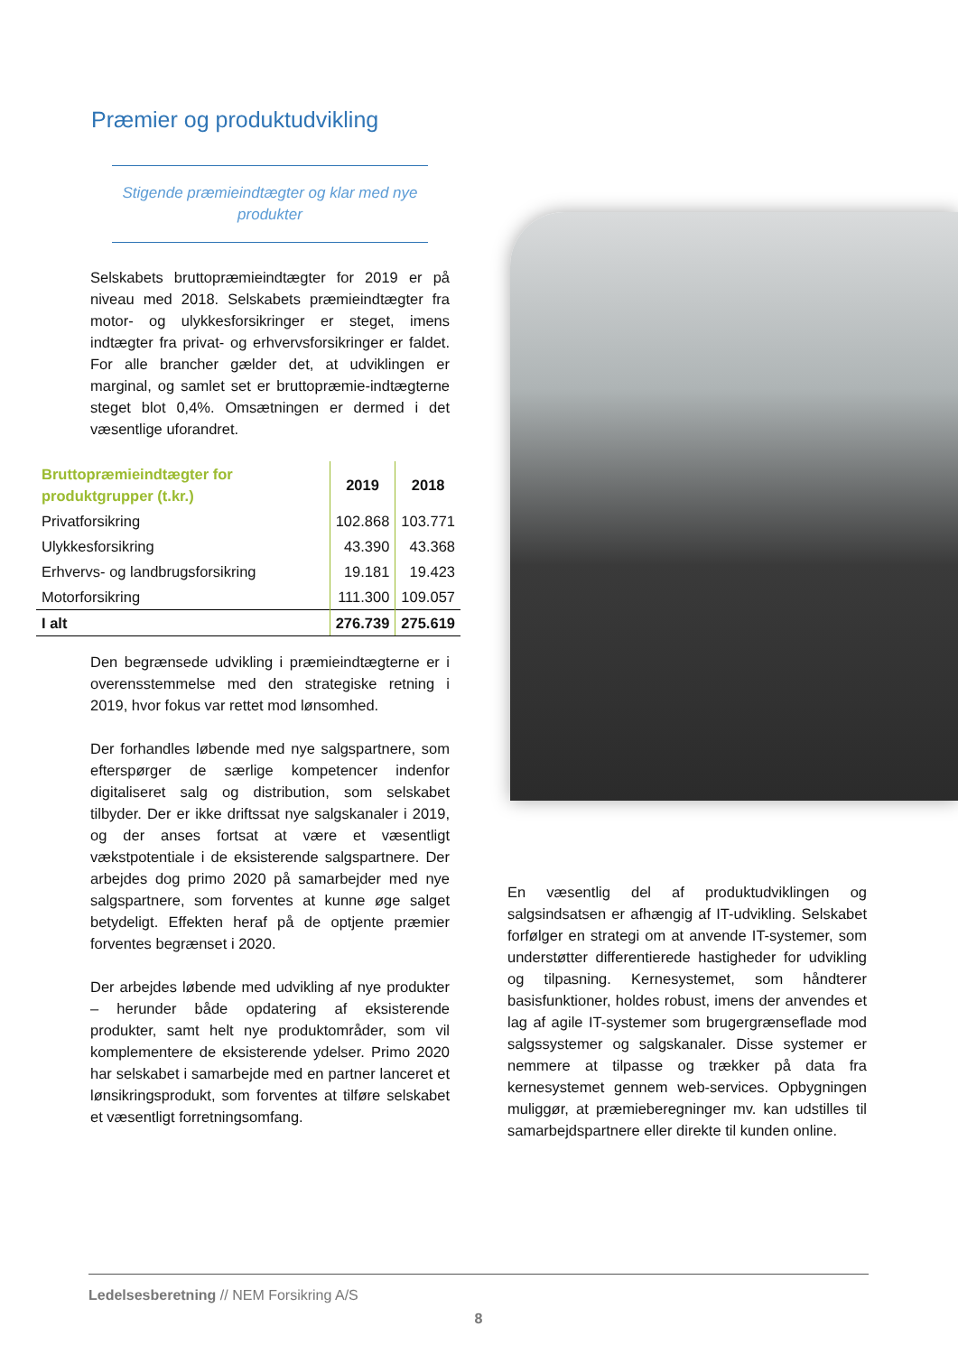Præmier og produktudvikling
Stigende præmieindtægter og klar med nye produkter
Selskabets bruttopræmieindtægter for 2019 er på niveau med 2018. Selskabets præmieindtægter fra motor- og ulykkesforsikringer er steget, imens indtægter fra privat- og erhvervsforsikringer er faldet. For alle brancher gælder det, at udviklingen er marginal, og samlet set er bruttopræmie-indtægterne steget blot 0,4%. Omsætningen er dermed i det væsentlige uforandret.
| Bruttopræmieindtægter for produktgrupper (t.kr.) | 2019 | 2018 |
| --- | --- | --- |
| Privatforsikring | 102.868 | 103.771 |
| Ulykkesforsikring | 43.390 | 43.368 |
| Erhvervs- og landbrugsforsikring | 19.181 | 19.423 |
| Motorforsikring | 111.300 | 109.057 |
| I alt | 276.739 | 275.619 |
Den begrænsede udvikling i præmieindtægterne er i overensstemmelse med den strategiske retning i 2019, hvor fokus var rettet mod lønsomhed.
Der forhandles løbende med nye salgspartnere, som efterspørger de særlige kompetencer indenfor digitaliseret salg og distribution, som selskabet tilbyder. Der er ikke driftssat nye salgskanaler i 2019, og der anses fortsat at være et væsentligt vækstpotentiale i de eksisterende salgspartnere. Der arbejdes dog primo 2020 på samarbejder med nye salgspartnere, som forventes at kunne øge salget betydeligt. Effekten heraf på de optjente præmier forventes begrænset i 2020.
Der arbejdes løbende med udvikling af nye produkter – herunder både opdatering af eksisterende produkter, samt helt nye produktområder, som vil komplementere de eksisterende ydelser. Primo 2020 har selskabet i samarbejde med en partner lanceret et lønsikringsprodukt, som forventes at tilføre selskabet et væsentligt forretningsomfang.
En væsentlig del af produktudviklingen og salgsindsatsen er afhængig af IT-udvikling. Selskabet forfølger en strategi om at anvende IT-systemer, som understøtter differentierede hastigheder for udvikling og tilpasning. Kernesystemet, som håndterer basisfunktioner, holdes robust, imens der anvendes et lag af agile IT-systemer som brugergrænseflade mod salgssystemer og salgskanaler. Disse systemer er nemmere at tilpasse og trækker på data fra kernesystemet gennem web-services. Opbygningen muliggør, at præmieberegninger mv. kan udstilles til samarbejdspartnere eller direkte til kunden online.
Ledelsesberetning // NEM Forsikring A/S
8